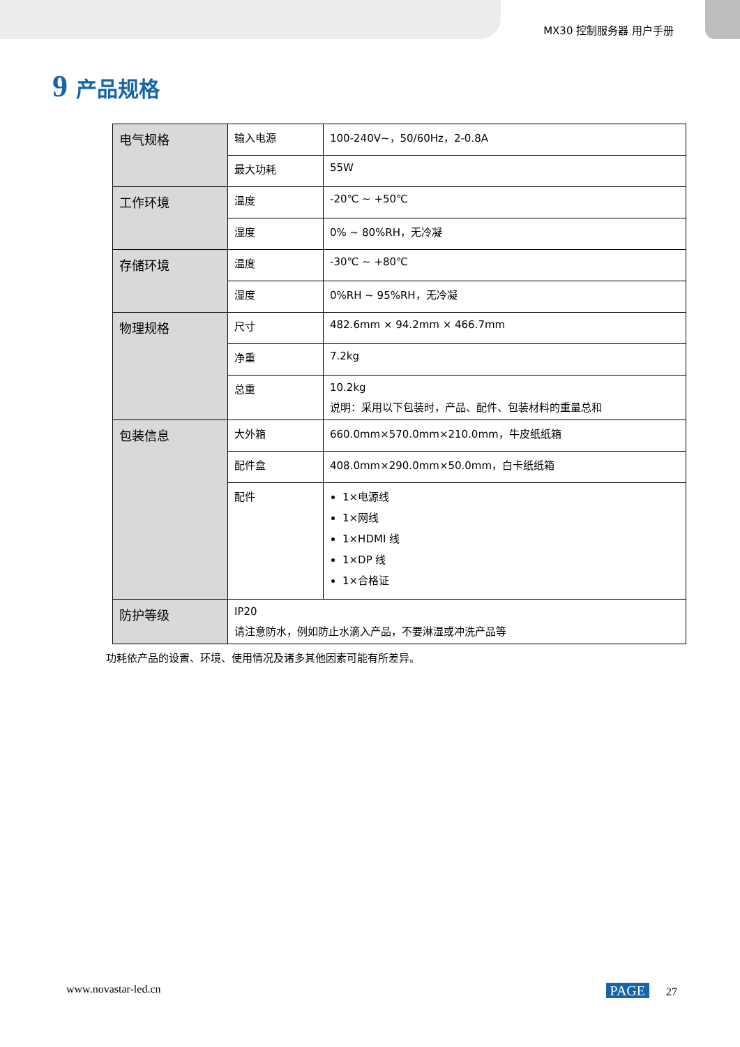MX30 控制服务器 用户手册
9 产品规格
| 电气规格 | 输入电源 | 100-240V~，50/60Hz，2-0.8A |
| | 最大功耗 | 55W |
| 工作环境 | 温度 | -20℃ ~ +50℃ |
| | 湿度 | 0% ~ 80%RH，无冷凝 |
| 存储环境 | 温度 | -30℃ ~ +80℃ |
| | 湿度 | 0%RH ~ 95%RH，无冷凝 |
| 物理规格 | 尺寸 | 482.6mm × 94.2mm × 466.7mm |
| | 净重 | 7.2kg |
| | 总重 | 10.2kg 说明：采用以下包装时，产品、配件、包装材料的重量总和 |
| 包装信息 | 大外箱 | 660.0mm×570.0mm×210.0mm，牛皮纸纸箱 |
| | 配件盒 | 408.0mm×290.0mm×50.0mm，白卡纸纸箱 |
| | 配件 | 1×电源线 1×网线 1×HDMI 线 1×DP 线 1×合格证 |
| 防护等级 | IP20 请注意防水，例如防止水滴入产品，不要淋湿或冲洗产品等 | |
功耗依产品的设置、环境、使用情况及诸多其他因素可能有所差异。
www.novastar-led.cn PAGE 27